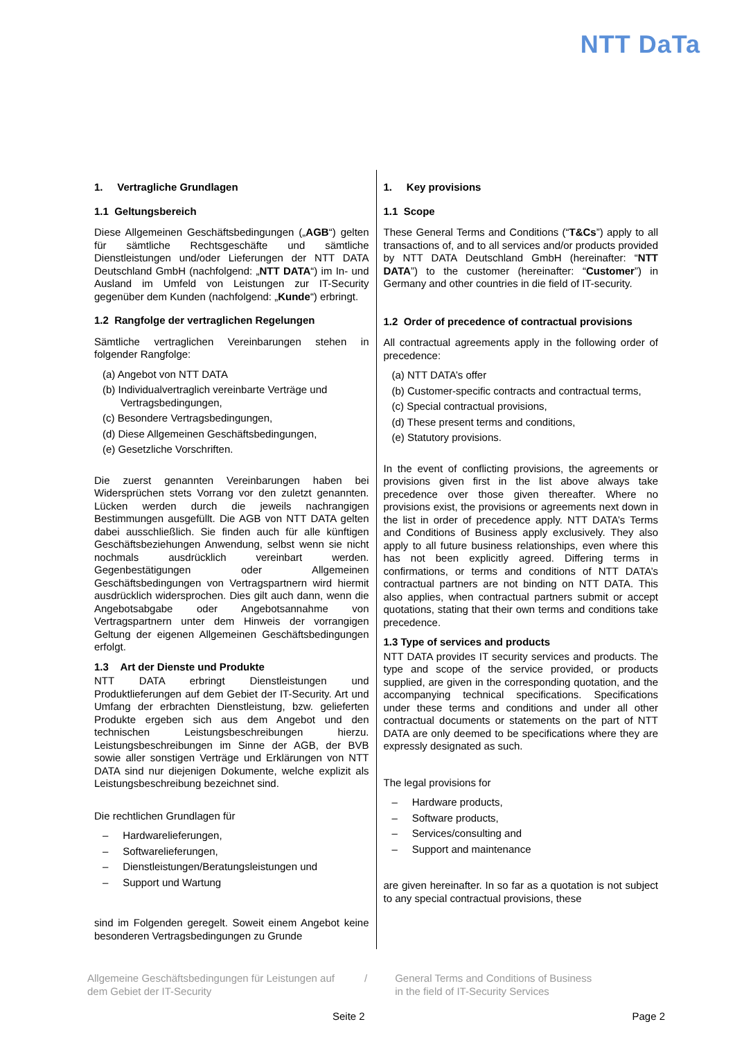NTT DaTa
1. Vertragliche Grundlagen
1.1 Geltungsbereich
Diese Allgemeinen Geschäftsbedingungen („AGB“) gelten für sämtliche Rechtsgeschäfte und sämtliche Dienstleistungen und/oder Lieferungen der NTT DATA Deutschland GmbH (nachfolgend: „NTT DATA“) im In- und Ausland im Umfeld von Leistungen zur IT-Security gegenüber dem Kunden (nachfolgend: „Kunde“) erbringt.
1.2 Rangfolge der vertraglichen Regelungen
Sämtliche vertraglichen Vereinbarungen stehen in folgender Rangfolge:
(a) Angebot von NTT DATA
(b) Individualvertraglich vereinbarte Verträge und Vertragsbedingungen,
(c) Besondere Vertragsbedingungen,
(d) Diese Allgemeinen Geschäftsbedingungen,
(e) Gesetzliche Vorschriften.
Die zuerst genannten Vereinbarungen haben bei Widersprüchen stets Vorrang vor den zuletzt genannten. Lücken werden durch die jeweils nachrangigen Bestimmungen ausgefüllt. Die AGB von NTT DATA gelten dabei ausschließlich. Sie finden auch für alle künftigen Geschäftsbeziehungen Anwendung, selbst wenn sie nicht nochmals ausdrücklich vereinbart werden. Gegenbestätigungen oder Allgemeinen Geschäftsbedingungen von Vertragspartnern wird hiermit ausdrücklich widersprochen. Dies gilt auch dann, wenn die Angebotsabgabe oder Angebotsannahme von Vertragspartnern unter dem Hinweis der vorrangigen Geltung der eigenen Allgemeinen Geschäftsbedingungen erfolgt.
1.3 Art der Dienste und Produkte
NTT DATA erbringt Dienstleistungen und Produktlieferungen auf dem Gebiet der IT-Security. Art und Umfang der erbrachten Dienstleistung, bzw. gelieferten Produkte ergeben sich aus dem Angebot und den technischen Leistungsbeschreibungen hierzu. Leistungsbeschreibungen im Sinne der AGB, der BVB sowie aller sonstigen Verträge und Erklärungen von NTT DATA sind nur diejenigen Dokumente, welche explizit als Leistungsbeschreibung bezeichnet sind.
Die rechtlichen Grundlagen für
– Hardwarelieferungen,
– Softwarelieferungen,
– Dienstleistungen/Beratungsleistungen und
– Support und Wartung
sind im Folgenden geregelt. Soweit einem Angebot keine besonderen Vertragsbedingungen zu Grunde
1. Key provisions
1.1 Scope
These General Terms and Conditions (“T&Cs”) apply to all transactions of, and to all services and/or products provided by NTT DATA Deutschland GmbH (hereinafter: “NTT DATA”) to the customer (hereinafter: “Customer”) in Germany and other countries in die field of IT-security.
1.2 Order of precedence of contractual provisions
All contractual agreements apply in the following order of precedence:
(a) NTT DATA’s offer
(b) Customer-specific contracts and contractual terms,
(c) Special contractual provisions,
(d) These present terms and conditions,
(e) Statutory provisions.
In the event of conflicting provisions, the agreements or provisions given first in the list above always take precedence over those given thereafter. Where no provisions exist, the provisions or agreements next down in the list in order of precedence apply. NTT DATA’s Terms and Conditions of Business apply exclusively. They also apply to all future business relationships, even where this has not been explicitly agreed. Differing terms in confirmations, or terms and conditions of NTT DATA’s contractual partners are not binding on NTT DATA. This also applies, when contractual partners submit or accept quotations, stating that their own terms and conditions take precedence.
1.3 Type of services and products
NTT DATA provides IT security services and products. The type and scope of the service provided, or products supplied, are given in the corresponding quotation, and the accompanying technical specifications. Specifications under these terms and conditions and under all other contractual documents or statements on the part of NTT DATA are only deemed to be specifications where they are expressly designated as such.
The legal provisions for
– Hardware products,
– Software products,
– Services/consulting and
– Support and maintenance
are given hereinafter. In so far as a quotation is not subject to any special contractual provisions, these
Allgemeine Geschäftsbedingungen für Leistungen auf dem Gebiet der IT-Security
/ General Terms and Conditions of Business
in the field of IT-Security Services
Seite 2 Page 2